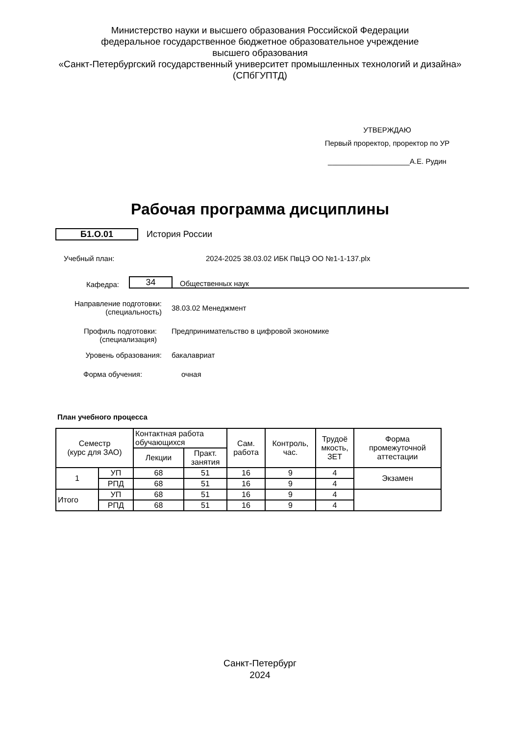Министерство науки и высшего образования Российской Федерации
федеральное государственное бюджетное образовательное учреждение
высшего образования
«Санкт-Петербургский государственный университет промышленных технологий и дизайна»
(СПбГУПТД)
УТВЕРЖДАЮ
Первый проректор, проректор по УР
____________________А.Е. Рудин
Рабочая программа дисциплины
Б1.О.01 История России
Учебный план: 2024-2025 38.03.02 ИБК ПвЦЭ ОО №1-1-137.plx
Кафедра:
34
Общественных наук
Направление подготовки:
(специальность)
38.03.02 Менеджмент
Профиль подготовки:
(специализация)
Предпринимательство в цифровой экономике
Уровень образования: бакалавриат
Форма обучения: очная
План учебного процесса
| Семестр (курс для ЗАО) | | Контактная работа обучающихся | | Сам. работа | Контроль, час. | Трудоё мкость, ЗЕТ | Форма промежуточной аттестации |
| --- | --- | --- | --- | --- | --- | --- | --- |
| | | Лекции | Практ. занятия | | | | |
| 1 | УП | 68 | 51 | 16 | 9 | 4 | Экзамен |
| | РПД | 68 | 51 | 16 | 9 | 4 | |
| Итого | УП | 68 | 51 | 16 | 9 | 4 | |
| | РПД | 68 | 51 | 16 | 9 | 4 | |
Санкт-Петербург
2024